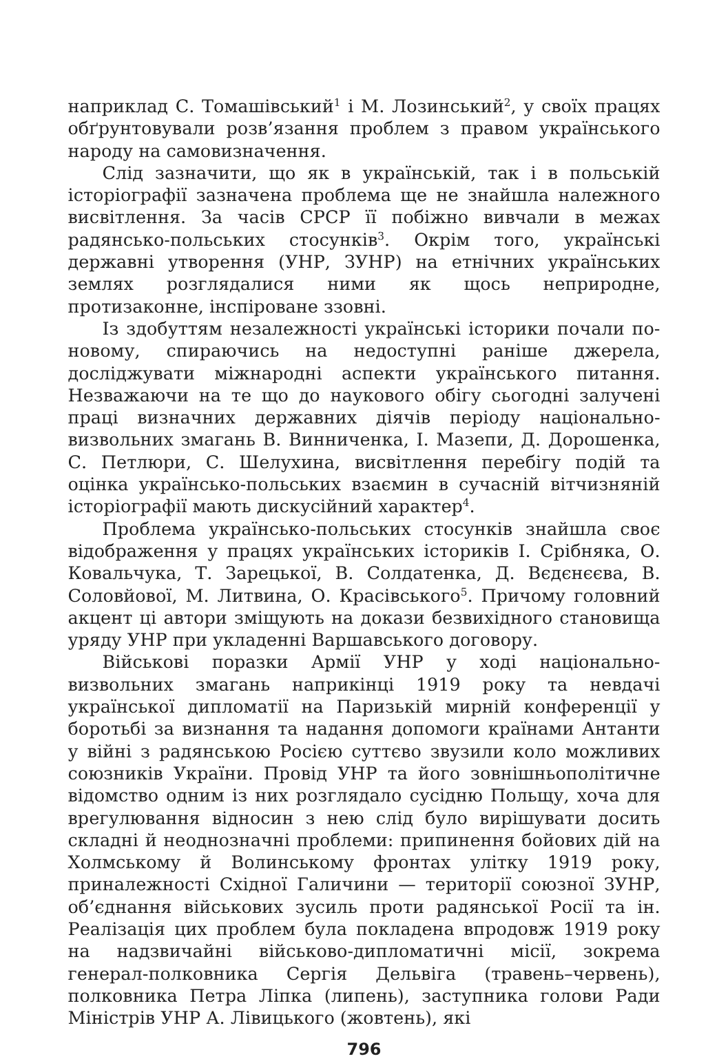наприклад С. Томашівський<sup>1</sup> і М. Лозинський<sup>2</sup>, у своїх працях обґрунтовували розв’язання проблем з правом українського народу на самовизначення.
Слід зазначити, що як в українській, так і в польській історіографії зазначена проблема ще не знайшла належного висвітлення. За часів СРСР її побіжно вивчали в межах радянсько-польських стосунків<sup>3</sup>. Окрім того, українські державні утворення (УНР, ЗУНР) на етнічних українських землях розглядалися ними як щось неприродне, протизаконне, інспіроване ззовні.
Із здобуттям незалежності українські історики почали по-новому, спираючись на недоступні раніше джерела, досліджувати міжнародні аспекти українського питання. Незважаючи на те що до наукового обігу сьогодні залучені праці визначних державних діячів періоду національно-визвольних змагань В. Винниченка, І. Мазепи, Д. Дорошенка, С. Петлюри, С. Шелухина, висвітлення перебігу подій та оцінка українсько-польських взаємин в сучасній вітчизняній історіографії мають дискусійний характер<sup>4</sup>.
Проблема українсько-польських стосунків знайшла своє відображення у працях українських істориків І. Срібняка, О. Ковальчука, Т. Зарецької, В. Солдатенка, Д. Вєдєнєєва, В. Соловйової, М. Литвина, О. Красівського<sup>5</sup>. Причому головний акцент ці автори зміщують на докази безвихідного становища уряду УНР при укладенні Варшавського договору.
Військові поразки Армії УНР у ході національно-визвольних змагань наприкінці 1919 року та невдачі української дипломатії на Паризькій мирній конференції у боротьбі за визнання та надання допомоги країнами Антанти у війні з радянською Росією суттєво звузили коло можливих союзників України. Провід УНР та його зовнішньополітичне відомство одним із них розглядало сусідню Польщу, хоча для врегулювання відносин з нею слід було вирішувати досить складні й неоднозначні проблеми: припинення бойових дій на Холмському й Волинському фронтах улітку 1919 року, приналежності Східної Галичини — території союзної ЗУНР, об’єднання військових зусиль проти радянської Росії та ін. Реалізація цих проблем була покладена впродовж 1919 року на надзвичайні військово-дипломатичні місії, зокрема генерал-полковника Сергія Дельвіга (травень–червень), полковника Петра Ліпка (липень), заступника голови Ради Міністрів УНР А. Лівицького (жовтень), які
796